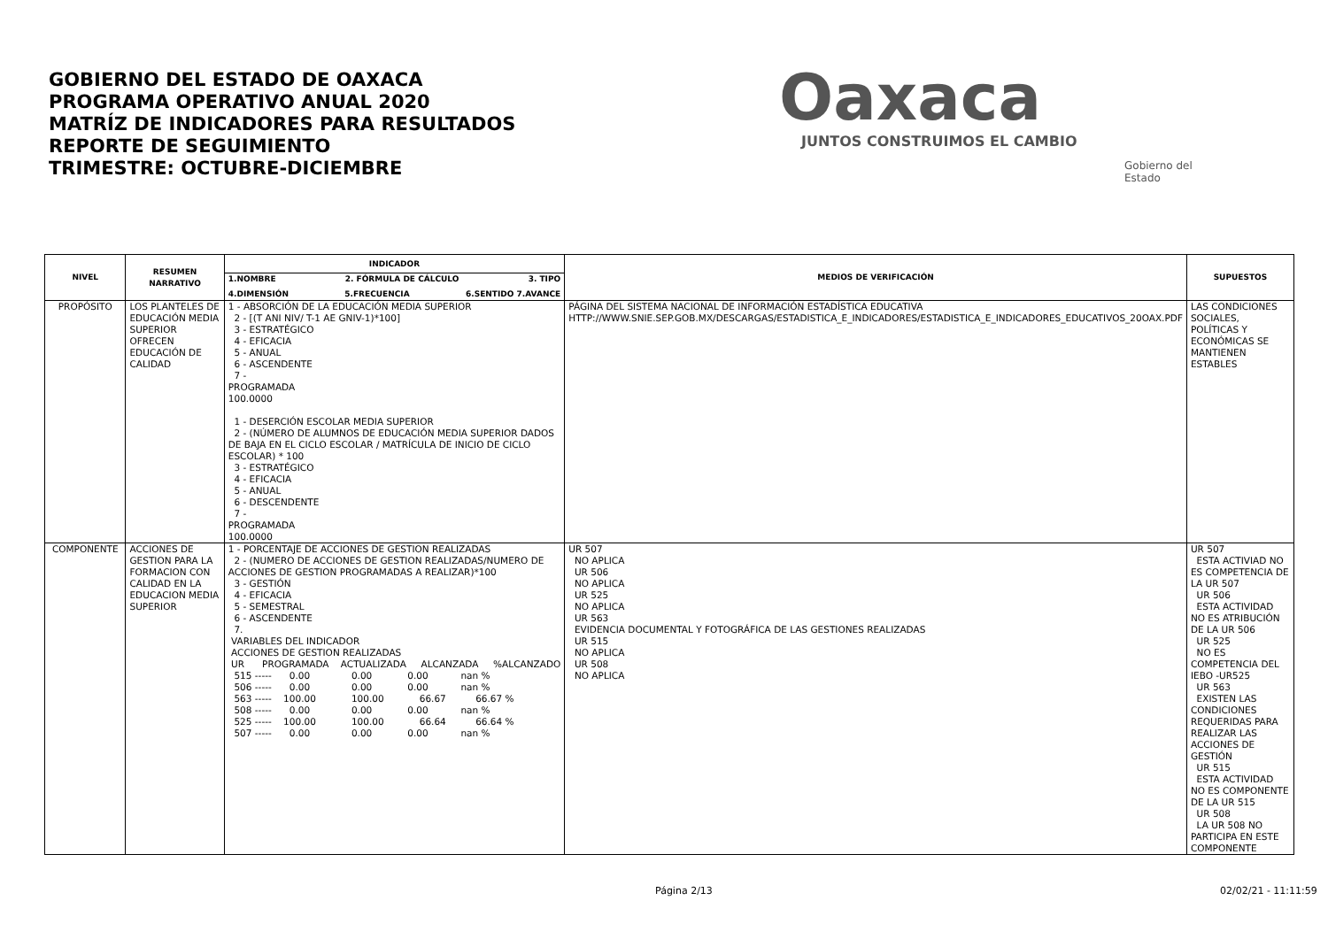GOBIERNO DEL ESTADO DE OAXACA
PROGRAMA OPERATIVO ANUAL 2020
MATRÍZ DE INDICADORES PARA RESULTADOS
REPORTE DE SEGUIMIENTO
TRIMESTRE: OCTUBRE-DICIEMBRE
Oaxaca
JUNTOS CONSTRUIMOS EL CAMBIO
Gobierno del Estado
| NIVEL | RESUMEN NARRATIVO | INDICADOR | MEDIOS DE VERIFICACIÓN | SUPUESTOS |
| --- | --- | --- | --- | --- |
| | | 1.NOMBRE 2. FÓRMULA DE CÁLCULO 3. TIPO 4.DIMENSIÓN 5.FRECUENCIA 6.SENTIDO 7.AVANCE | | |
| PROPÓSITO | LOS PLANTELES DE EDUCACIÓN MEDIA SUPERIOR OFRECEN EDUCACIÓN DE CALIDAD | 1 - ABSORCIÓN DE LA EDUCACIÓN MEDIA SUPERIOR 2 - [(T ANI NIV/ T-1 AE GNIV-1)*100] 3 - ESTRATÉGICO 4 - EFICACIA 5 - ANUAL 6 - ASCENDENTE 7 - PROGRAMADA 100.0000 1 - DESERCIÓN ESCOLAR MEDIA SUPERIOR 2 - (NÚMERO DE ALUMNOS DE EDUCACIÓN MEDIA SUPERIOR DADOS DE BAJA EN EL CICLO ESCOLAR / MATRÍCULA DE INICIO DE CICLO ESCOLAR) * 100 3 - ESTRATÉGICO 4 - EFICACIA 5 - ANUAL 6 - DESCENDENTE 7 - PROGRAMADA 100.0000 | PÁGINA DEL SISTEMA NACIONAL DE INFORMACIÓN ESTADÍSTICA EDUCATIVA HTTP://WWW.SNIE.SEP.GOB.MX/DESCARGAS/ESTADISTICA_E_INDICADORES/ESTADISTICA_E_INDICADORES_EDUCATIVOS_20OAX.PDF | LAS CONDICIONES SOCIALES, POLÍTICAS Y ECONÓMICAS SE MANTIENEN ESTABLES |
| COMPONENTE | ACCIONES DE GESTION PARA LA FORMACION CON CALIDAD EN LA EDUCACION MEDIA SUPERIOR | 1 - PORCENTAJE DE ACCIONES DE GESTION REALIZADAS 2 - (NUMERO DE ACCIONES DE GESTION REALIZADAS/NUMERO DE ACCIONES DE GESTION PROGRAMADAS A REALIZAR)*100 3 - GESTIÓN 4 - EFICACIA 5 - SEMESTRAL 6 - ASCENDENTE 7. VARIABLES DEL INDICADOR ACCIONES DE GESTION REALIZADAS UR PROGRAMADA ACTUALIZADA ALCANZADA %ALCANZADO 515 ----- 0.00 0.00 0.00 nan % 506 ----- 0.00 0.00 0.00 nan % 563 ----- 100.00 100.00 66.67 66.67 % 508 ----- 0.00 0.00 0.00 nan % 525 ----- 100.00 100.00 66.64 66.64 % 507 ----- 0.00 0.00 0.00 nan % | UR 507 NO APLICA UR 506 NO APLICA UR 525 NO APLICA UR 563 EVIDENCIA DOCUMENTAL Y FOTOGRÁFICA DE LAS GESTIONES REALIZADAS UR 515 NO APLICA UR 508 NO APLICA | UR 507 ESTA ACTIVIAD NO ES COMPETENCIA DE LA UR 507 UR 506 ESTA ACTIVIDAD NO ES ATRIBUCIÓN DE LA UR 506 UR 525 NO ES COMPETENCIA DEL IEBO -UR525 UR 563 EXISTEN LAS CONDICIONES REQUERIDAS PARA REALIZAR LAS ACCIONES DE GESTIÓN UR 515 ESTA ACTIVIDAD NO ES COMPONENTE DE LA UR 515 UR 508 LA UR 508 NO PARTICIPA EN ESTE COMPONENTE |
Página 2/13 02/02/21 - 11:11:59